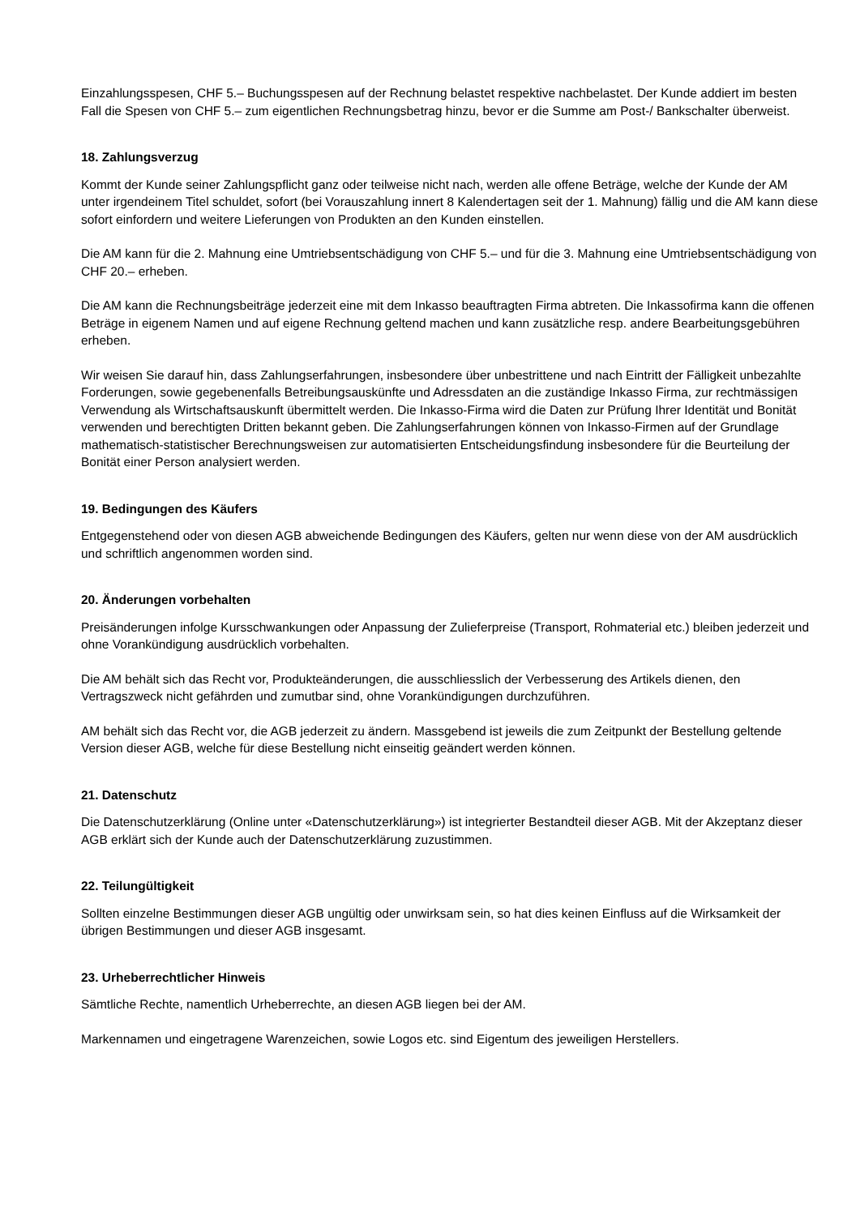Einzahlungsspesen, CHF 5.– Buchungsspesen auf der Rechnung belastet respektive nachbelastet. Der Kunde addiert im besten Fall die Spesen von CHF 5.– zum eigentlichen Rechnungsbetrag hinzu, bevor er die Summe am Post-/ Bankschalter überweist.
18. Zahlungsverzug
Kommt der Kunde seiner Zahlungspflicht ganz oder teilweise nicht nach, werden alle offene Beträge, welche der Kunde der AM unter irgendeinem Titel schuldet, sofort (bei Vorauszahlung innert 8 Kalendertagen seit der 1. Mahnung) fällig und die AM kann diese sofort einfordern und weitere Lieferungen von Produkten an den Kunden einstellen.
Die AM kann für die 2. Mahnung eine Umtriebsentschädigung von CHF 5.– und für die 3. Mahnung eine Umtriebsentschädigung von CHF 20.– erheben.
Die AM kann die Rechnungsbeiträge jederzeit eine mit dem Inkasso beauftragten Firma abtreten. Die Inkassofirma kann die offenen Beträge in eigenem Namen und auf eigene Rechnung geltend machen und kann zusätzliche resp. andere Bearbeitungsgebühren erheben.
Wir weisen Sie darauf hin, dass Zahlungserfahrungen, insbesondere über unbestrittene und nach Eintritt der Fälligkeit unbezahlte Forderungen, sowie gegebenenfalls Betreibungsauskünfte und Adressdaten an die zuständige Inkasso Firma, zur rechtmässigen Verwendung als Wirtschaftsauskunft übermittelt werden. Die Inkasso-Firma wird die Daten zur Prüfung Ihrer Identität und Bonität verwenden und berechtigten Dritten bekannt geben. Die Zahlungserfahrungen können von Inkasso-Firmen auf der Grundlage mathematisch-statistischer Berechnungsweisen zur automatisierten Entscheidungsfindung insbesondere für die Beurteilung der Bonität einer Person analysiert werden.
19. Bedingungen des Käufers
Entgegenstehend oder von diesen AGB abweichende Bedingungen des Käufers, gelten nur wenn diese von der AM ausdrücklich und schriftlich angenommen worden sind.
20. Änderungen vorbehalten
Preisänderungen infolge Kursschwankungen oder Anpassung der Zulieferpreise (Transport, Rohmaterial etc.) bleiben jederzeit und ohne Vorankündigung ausdrücklich vorbehalten.
Die AM behält sich das Recht vor, Produkteänderungen, die ausschliesslich der Verbesserung des Artikels dienen, den Vertragszweck nicht gefährden und zumutbar sind, ohne Vorankündigungen durchzuführen.
AM behält sich das Recht vor, die AGB jederzeit zu ändern. Massgebend ist jeweils die zum Zeitpunkt der Bestellung geltende Version dieser AGB, welche für diese Bestellung nicht einseitig geändert werden können.
21. Datenschutz
Die Datenschutzerklärung (Online unter «Datenschutzerklärung») ist integrierter Bestandteil dieser AGB. Mit der Akzeptanz dieser AGB erklärt sich der Kunde auch der Datenschutzerklärung zuzustimmen.
22. Teilungültigkeit
Sollten einzelne Bestimmungen dieser AGB ungültig oder unwirksam sein, so hat dies keinen Einfluss auf die Wirksamkeit der übrigen Bestimmungen und dieser AGB insgesamt.
23. Urheberrechtlicher Hinweis
Sämtliche Rechte, namentlich Urheberrechte, an diesen AGB liegen bei der AM.
Markennamen und eingetragene Warenzeichen, sowie Logos etc. sind Eigentum des jeweiligen Herstellers.